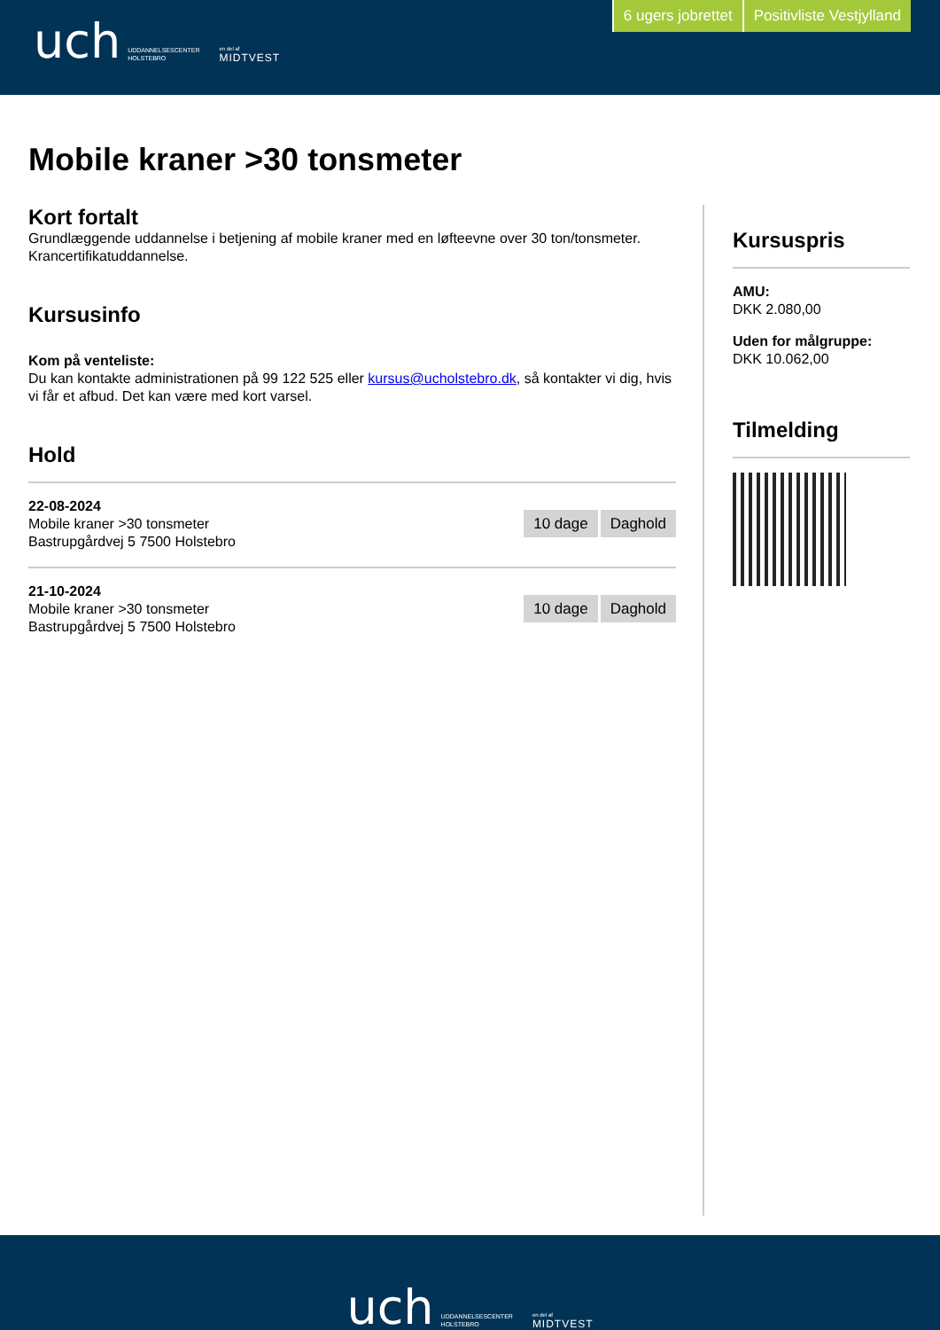uch UDDANNELSESCENTER
HOLSTEBRO en del af
MIDTVEST
6 ugers jobrettet Positivliste Vestjylland
Mobile kraner >30 tonsmeter
Kort fortalt
Grundlæggende uddannelse i betjening af mobile kraner med en løfteevne over 30 ton/tonsmeter. Krancertifikatuddannelse.
Kursusinfo
Kom på venteliste:
Du kan kontakte administrationen på 99 122 525 eller kursus@ucholstebro.dk, så kontakter vi dig, hvis vi får et afbud. Det kan være med kort varsel.
Hold
22-08-2024
Mobile kraner >30 tonsmeter
Bastrupgårdvej 5 7500 Holstebro
10 dage Daghold
21-10-2024
Mobile kraner >30 tonsmeter
Bastrupgårdvej 5 7500 Holstebro
10 dage Daghold
Kursuspris
AMU:
DKK 2.080,00
Uden for målgruppe:
DKK 10.062,00
Tilmelding
uch UDDANNELSESCENTER
HOLSTEBRO en del af
MIDTVEST